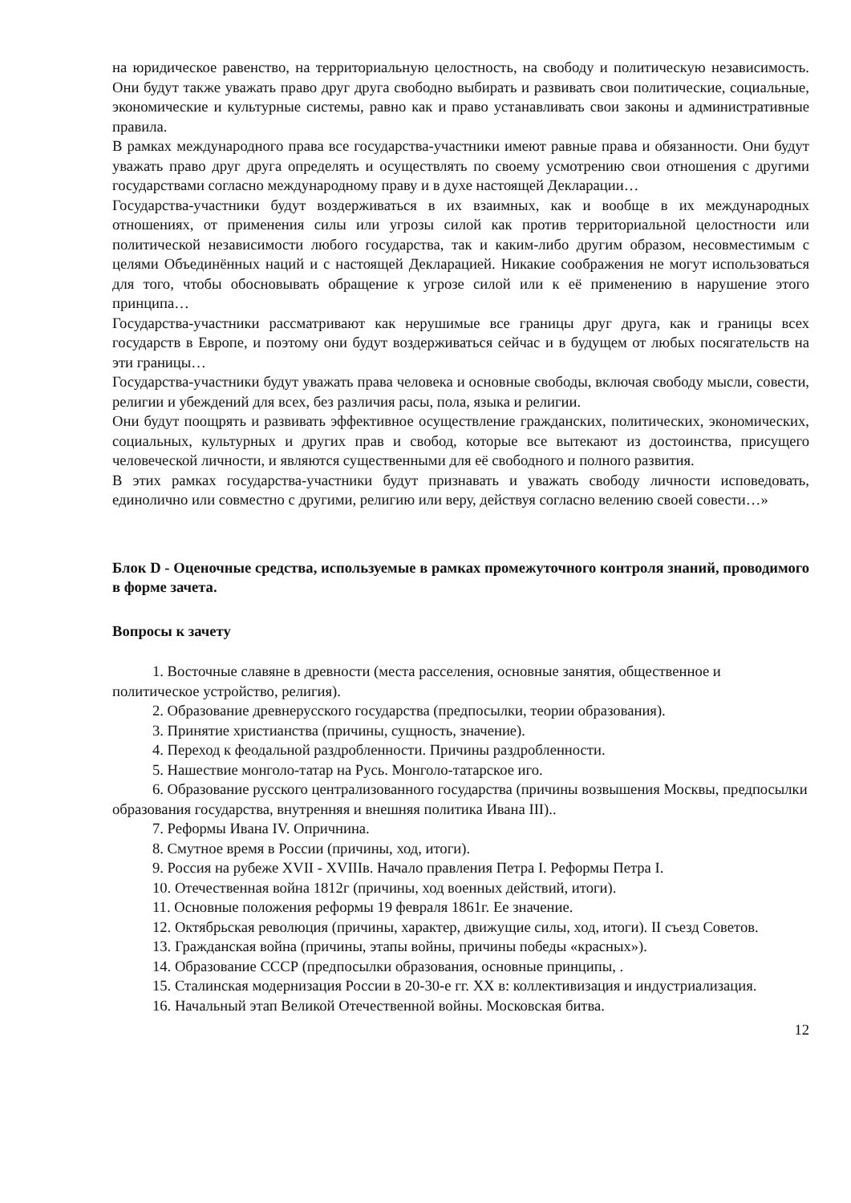на юридическое равенство, на территориальную целостность, на свободу и политическую независимость. Они будут также уважать право друг друга свободно выбирать и развивать свои политические, социальные, экономические и культурные системы, равно как и право устанавливать свои законы и административные правила.
В рамках международного права все государства-участники имеют равные права и обязанности. Они будут уважать право друг друга определять и осуществлять по своему усмотрению свои отношения с другими государствами согласно международному праву и в духе настоящей Декларации…
Государства-участники будут воздерживаться в их взаимных, как и вообще в их международных отношениях, от применения силы или угрозы силой как против территориальной целостности или политической независимости любого государства, так и каким-либо другим образом, несовместимым с целями Объединённых наций и с настоящей Декларацией. Никакие соображения не могут использоваться для того, чтобы обосновывать обращение к угрозе силой или к её применению в нарушение этого принципа…
Государства-участники рассматривают как нерушимые все границы друг друга, как и границы всех государств в Европе, и поэтому они будут воздерживаться сейчас и в будущем от любых посягательств на эти границы…
Государства-участники будут уважать права человека и основные свободы, включая свободу мысли, совести, религии и убеждений для всех, без различия расы, пола, языка и религии.
Они будут поощрять и развивать эффективное осуществление гражданских, политических, экономических, социальных, культурных и других прав и свобод, которые все вытекают из достоинства, присущего человеческой личности, и являются существенными для её свободного и полного развития.
В этих рамках государства-участники будут признавать и уважать свободу личности исповедовать, единолично или совместно с другими, религию или веру, действуя согласно велению своей совести…»
Блок D - Оценочные средства, используемые в рамках промежуточного контроля знаний, проводимого в форме зачета.
Вопросы к зачету
1. Восточные славяне в древности (места расселения, основные занятия, общественное и политическое устройство, религия).
2. Образование древнерусского государства (предпосылки, теории образования).
3. Принятие христианства (причины, сущность, значение).
4. Переход к феодальной раздробленности. Причины раздробленности.
5. Нашествие монголо-татар на Русь. Монголо-татарское иго.
6. Образование русского централизованного государства (причины возвышения Москвы, предпосылки образования государства, внутренняя и внешняя политика Ивана III)..
7. Реформы Ивана IV. Опричнина.
8. Смутное время в России (причины, ход, итоги).
9. Россия на рубеже XVII - XVIIIв. Начало правления Петра I. Реформы Петра I.
10. Отечественная война 1812г (причины, ход военных действий, итоги).
11. Основные положения реформы 19 февраля 1861г. Ее значение.
12. Октябрьская революция (причины, характер, движущие силы, ход, итоги). II съезд Советов.
13. Гражданская война (причины, этапы войны, причины победы «красных»).
14. Образование СССР (предпосылки образования, основные принципы, .
15. Сталинская модернизация России в 20-30-е гг. XX в: коллективизация и индустриализация.
16. Начальный этап Великой Отечественной войны. Московская битва.
12